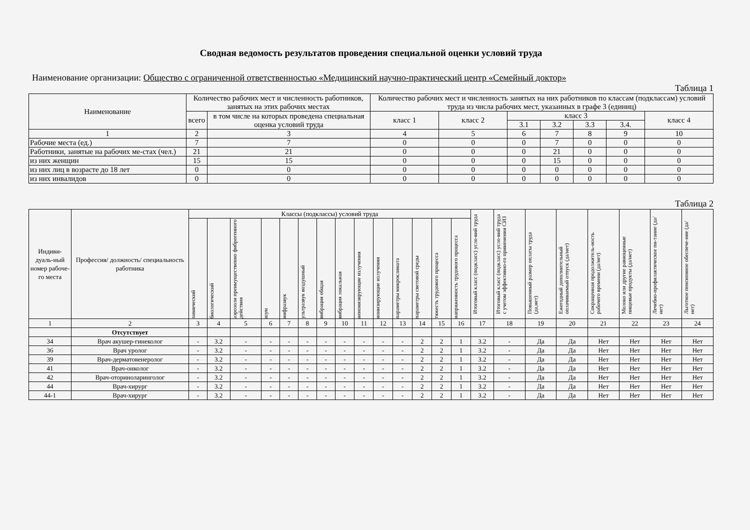Сводная ведомость результатов проведения специальной оценки условий труда
Наименование организации: Общество с ограниченной ответственностью «Медицинский научно-практический центр «Семейный доктор»
Таблица 1
| Наименование | Количество рабочих мест и численность работников, занятых на этих рабочих местах | | Количество рабочих мест и численность занятых на них работников по классам (подклассам) условий труда из числа рабочих мест, указанных в графе 3 (единиц) | | | | | | |
| --- | --- | --- | --- | --- | --- | --- | --- | --- | --- |
| | всего | в том числе на которых проведена специальная оценка условий труда | класс 1 | класс 2 | класс 3 | | | | класс 4 |
| | | | | | 3.1 | 3.2 | 3.3 | 3.4. | |
| 1 | 2 | 3 | 4 | 5 | 6 | 7 | 8 | 9 | 10 |
| Рабочие места (ед.) | 7 | 7 | 0 | 0 | 0 | 7 | 0 | 0 | 0 |
| Работники, занятые на рабочих ме-стах (чел.) | 21 | 21 | 0 | 0 | 0 | 21 | 0 | 0 | 0 |
| из них женщин | 15 | 15 | 0 | 0 | 0 | 15 | 0 | 0 | 0 |
| из них лиц в возрасте до 18 лет | 0 | 0 | 0 | 0 | 0 | 0 | 0 | 0 | 0 |
| из них инвалидов | 0 | 0 | 0 | 0 | 0 | 0 | 0 | 0 | 0 |
Таблица 2
| Индиви-дуаль-ный номер рабоче-го места | Профессия/ должность/ специальность работника | Классы (подклассы) условий труда | | | | | | | | | | | | | | Итоговый класс (подкласс) усло-вий труда | Итоговый класс (подкласс) усло-вий труда с учетом эффективно-го применения СИЗ | Повышенный размер оплаты труда (да,нет) | Ежегодный дополнительный оплачиваемый отпуск (да/нет) | Сокращенная продолжитель-ность рабочего времени (да/нет) | Молоко или другие равноценные пищевые продукты (да/нет) | Лечебно-профилактическое пи-тание (да/нет) | Льготное пенсионное обеспече-ние (да/нет) |
| --- | --- | --- | --- | --- | --- | --- | --- | --- | --- | --- | --- | --- | --- | --- | --- | --- | --- | --- | --- | --- | --- | --- | --- |
| | | химический | биологический | аэрозоли преимущественно фиброгенного действия | шум | инфразвук | ультразвук воздушный | вибрация общая | вибрация локальная | неионизирующие излучения | ионизирующие излучения | параметры микроклимата | параметры световой среды | тяжесть трудового процесса | напряженность трудового процесса | | | | | | | | |
| 1 | 2 | 3 | 4 | 5 | 6 | 7 | 8 | 9 | 10 | 11 | 12 | 13 | 14 | 15 | 16 | 17 | 18 | 19 | 20 | 21 | 22 | 23 | 24 |
| | Отсутствует | | | | | | | | | | | | | | | | | | | | | | |
| 34 | Врач акушер-гинеколог | - | 3.2 | - | - | - | - | - | - | - | - | - | 2 | 2 | 1 | 3.2 | - | Да | Да | Нет | Нет | Нет | Нет |
| 36 | Врач уролог | - | 3.2 | - | - | - | - | - | - | - | - | - | 2 | 2 | 1 | 3.2 | - | Да | Да | Нет | Нет | Нет | Нет |
| 39 | Врач-дерматовенеролог | - | 3.2 | - | - | - | - | - | - | - | - | - | 2 | 2 | 1 | 3.2 | - | Да | Да | Нет | Нет | Нет | Нет |
| 41 | Врач-онколог | - | 3.2 | - | - | - | - | - | - | - | - | - | 2 | 2 | 1 | 3.2 | - | Да | Да | Нет | Нет | Нет | Нет |
| 42 | Врач-оториноларинголог | - | 3.2 | - | - | - | - | - | - | - | - | - | 2 | 2 | 1 | 3.2 | - | Да | Да | Нет | Нет | Нет | Нет |
| 44 | Врач-хирург | - | 3.2 | - | - | - | - | - | - | - | - | - | 2 | 2 | 1 | 3.2 | - | Да | Да | Нет | Нет | Нет | Нет |
| 44-1 | Врач-хирург | - | 3.2 | - | - | - | - | - | - | - | - | - | 2 | 2 | 1 | 3.2 | - | Да | Да | Нет | Нет | Нет | Нет |